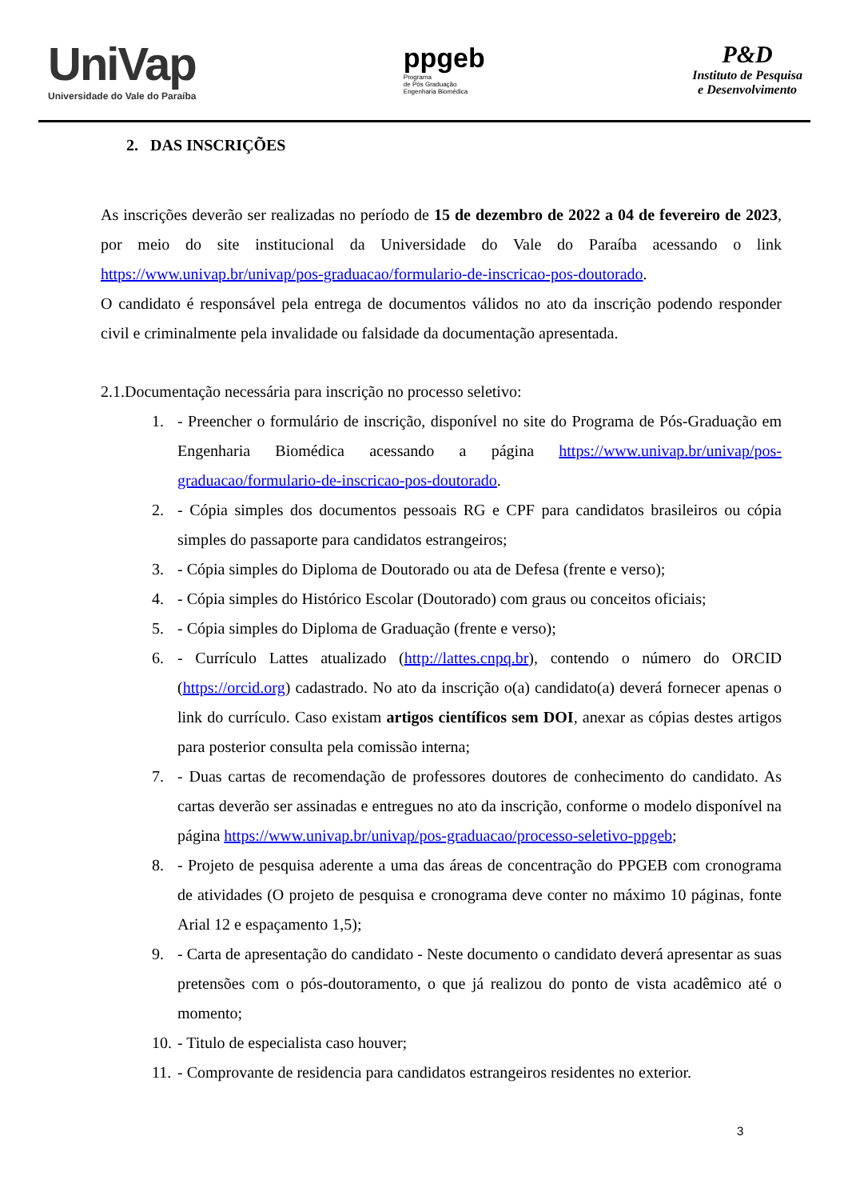UniVap
Universidade do Vale do Paraíba
ppgeb
Programa
de Pós Graduação
Engenharia Biomédica
P&D
Instituto de Pesquisa
e Desenvolvimento
2. DAS INSCRIÇÕES
As inscrições deverão ser realizadas no período de 15 de dezembro de 2022 a 04 de fevereiro de 2023, por meio do site institucional da Universidade do Vale do Paraíba acessando o link https://www.univap.br/univap/pos-graduacao/formulario-de-inscricao-pos-doutorado.
O candidato é responsável pela entrega de documentos válidos no ato da inscrição podendo responder civil e criminalmente pela invalidade ou falsidade da documentação apresentada.
2.1.Documentação necessária para inscrição no processo seletivo:
1. - Preencher o formulário de inscrição, disponível no site do Programa de Pós-Graduação em Engenharia Biomédica acessando a página https://www.univap.br/univap/pos-graduacao/formulario-de-inscricao-pos-doutorado.
2. - Cópia simples dos documentos pessoais RG e CPF para candidatos brasileiros ou cópia simples do passaporte para candidatos estrangeiros;
3. - Cópia simples do Diploma de Doutorado ou ata de Defesa (frente e verso);
4. - Cópia simples do Histórico Escolar (Doutorado) com graus ou conceitos oficiais;
5. - Cópia simples do Diploma de Graduação (frente e verso);
6. - Currículo Lattes atualizado (http://lattes.cnpq.br), contendo o número do ORCID (https://orcid.org) cadastrado. No ato da inscrição o(a) candidato(a) deverá fornecer apenas o link do currículo. Caso existam artigos científicos sem DOI, anexar as cópias destes artigos para posterior consulta pela comissão interna;
7. - Duas cartas de recomendação de professores doutores de conhecimento do candidato. As cartas deverão ser assinadas e entregues no ato da inscrição, conforme o modelo disponível na página https://www.univap.br/univap/pos-graduacao/processo-seletivo-ppgeb;
8. - Projeto de pesquisa aderente a uma das áreas de concentração do PPGEB com cronograma de atividades (O projeto de pesquisa e cronograma deve conter no máximo 10 páginas, fonte Arial 12 e espaçamento 1,5);
9. - Carta de apresentação do candidato - Neste documento o candidato deverá apresentar as suas pretensões com o pós-doutoramento, o que já realizou do ponto de vista acadêmico até o momento;
10. - Titulo de especialista caso houver;
11. - Comprovante de residencia para candidatos estrangeiros residentes no exterior.
3